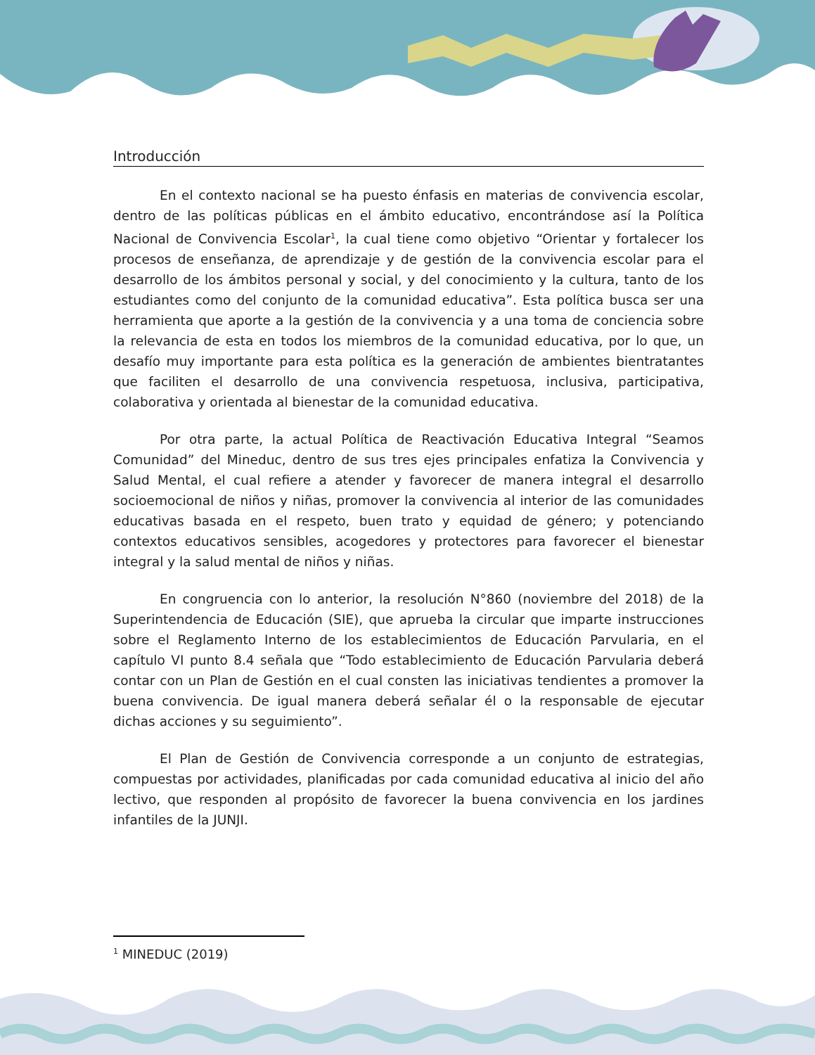Introducción
En el contexto nacional se ha puesto énfasis en materias de convivencia escolar, dentro de las políticas públicas en el ámbito educativo, encontrándose así la Política Nacional de Convivencia Escolar<sup>1</sup>, la cual tiene como objetivo “Orientar y fortalecer los procesos de enseñanza, de aprendizaje y de gestión de la convivencia escolar para el desarrollo de los ámbitos personal y social, y del conocimiento y la cultura, tanto de los estudiantes como del conjunto de la comunidad educativa”. Esta política busca ser una herramienta que aporte a la gestión de la convivencia y a una toma de conciencia sobre la relevancia de esta en todos los miembros de la comunidad educativa, por lo que, un desafío muy importante para esta política es la generación de ambientes bientratantes que faciliten el desarrollo de una convivencia respetuosa, inclusiva, participativa, colaborativa y orientada al bienestar de la comunidad educativa.
Por otra parte, la actual Política de Reactivación Educativa Integral “Seamos Comunidad” del Mineduc, dentro de sus tres ejes principales enfatiza la Convivencia y Salud Mental, el cual refiere a atender y favorecer de manera integral el desarrollo socioemocional de niños y niñas, promover la convivencia al interior de las comunidades educativas basada en el respeto, buen trato y equidad de género; y potenciando contextos educativos sensibles, acogedores y protectores para favorecer el bienestar integral y la salud mental de niños y niñas.
En congruencia con lo anterior, la resolución N°860 (noviembre del 2018) de la Superintendencia de Educación (SIE), que aprueba la circular que imparte instrucciones sobre el Reglamento Interno de los establecimientos de Educación Parvularia, en el capítulo VI punto 8.4 señala que “Todo establecimiento de Educación Parvularia deberá contar con un Plan de Gestión en el cual consten las iniciativas tendientes a promover la buena convivencia. De igual manera deberá señalar él o la responsable de ejecutar dichas acciones y su seguimiento”.
El Plan de Gestión de Convivencia corresponde a un conjunto de estrategias, compuestas por actividades, planificadas por cada comunidad educativa al inicio del año lectivo, que responden al propósito de favorecer la buena convivencia en los jardines infantiles de la JUNJI.
<sup>1</sup> MINEDUC (2019)